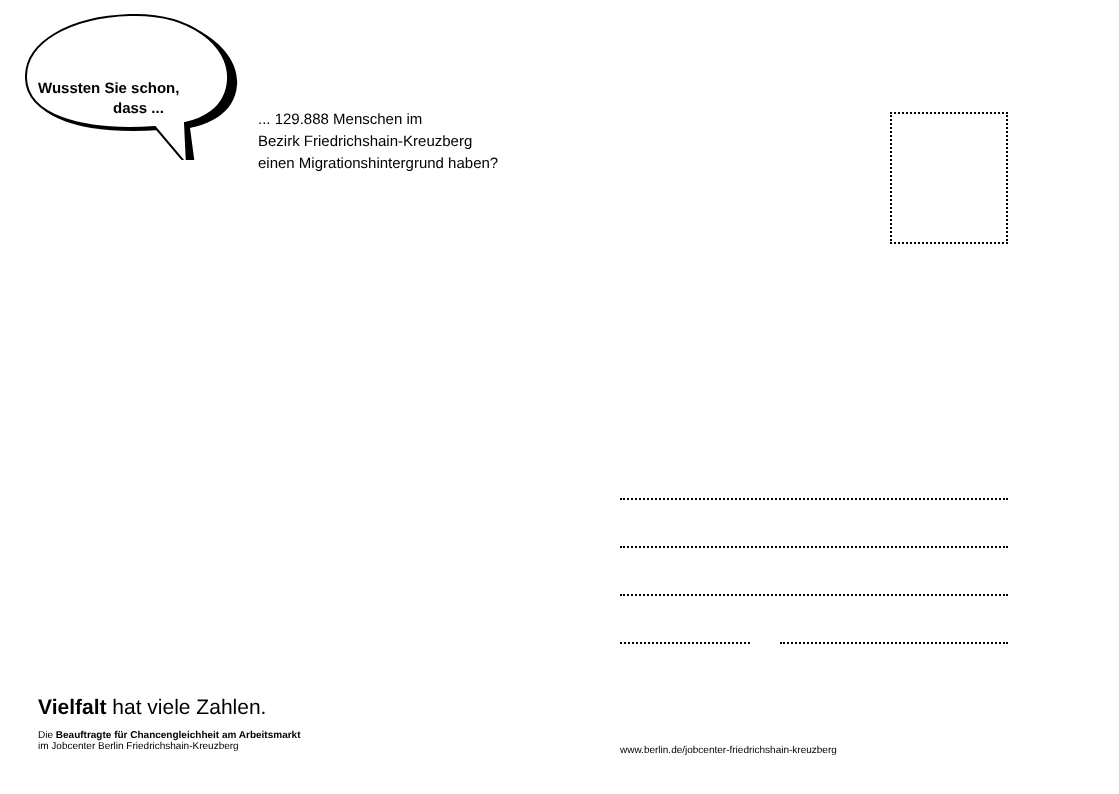Wussten Sie schon,
dass ...
... 129.888 Menschen im
Bezirk Friedrichshain-Kreuzberg
einen Migrationshintergrund haben?
Vielfalt hat viele Zahlen.
Die Beauftragte für Chancengleichheit am Arbeitsmarkt
im Jobcenter Berlin Friedrichshain-Kreuzberg
www.berlin.de/jobcenter-friedrichshain-kreuzberg